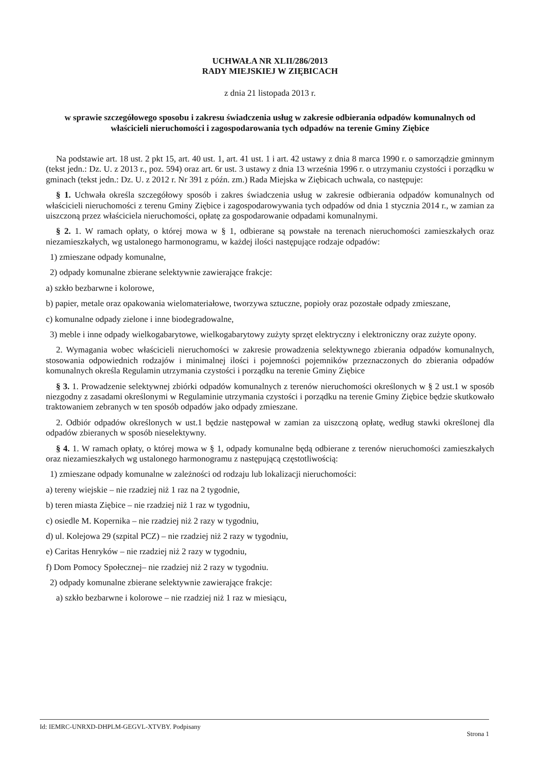UCHWAŁA NR XLII/286/2013
RADY MIEJSKIEJ W ZIĘBICACH
z dnia 21 listopada 2013 r.
w sprawie szczegółowego sposobu i zakresu świadczenia usług w zakresie odbierania odpadów komunalnych od właścicieli nieruchomości i zagospodarowania tych odpadów na terenie Gminy Ziębice
Na podstawie art. 18 ust. 2 pkt 15, art. 40 ust. 1, art. 41 ust. 1 i art. 42 ustawy z dnia 8 marca 1990 r. o samorządzie gminnym (tekst jedn.: Dz. U. z 2013 r., poz. 594) oraz art. 6r ust. 3 ustawy z dnia 13 września 1996 r. o utrzymaniu czystości i porządku w gminach (tekst jedn.: Dz. U. z 2012 r. Nr 391 z późn. zm.) Rada Miejska w Ziębicach uchwala, co następuje:
§ 1. Uchwała określa szczegółowy sposób i zakres świadczenia usług w zakresie odbierania odpadów komunalnych od właścicieli nieruchomości z terenu Gminy Ziębice i zagospodarowywania tych odpadów od dnia 1 stycznia 2014 r., w zamian za uiszczoną przez właściciela nieruchomości, opłatę za gospodarowanie odpadami komunalnymi.
§ 2. 1. W ramach opłaty, o której mowa w § 1, odbierane są powstałe na terenach nieruchomości zamieszkałych oraz niezamieszkałych, wg ustalonego harmonogramu, w każdej ilości następujące rodzaje odpadów:
1) zmieszane odpady komunalne,
2) odpady komunalne zbierane selektywnie zawierające frakcje:
a) szkło bezbarwne i kolorowe,
b) papier, metale oraz opakowania wielomateriałowe, tworzywa sztuczne, popioły oraz pozostałe odpady zmieszane,
c) komunalne odpady zielone i inne biodegradowalne,
3) meble i inne odpady wielkogabarytowe, wielkogabarytowy zużyty sprzęt elektryczny i elektroniczny oraz zużyte opony.
2. Wymagania wobec właścicieli nieruchomości w zakresie prowadzenia selektywnego zbierania odpadów komunalnych, stosowania odpowiednich rodzajów i minimalnej ilości i pojemności pojemników przeznaczonych do zbierania odpadów komunalnych określa Regulamin utrzymania czystości i porządku na terenie Gminy Ziębice
§ 3. 1. Prowadzenie selektywnej zbiórki odpadów komunalnych z terenów nieruchomości określonych w § 2 ust.1 w sposób niezgodny z zasadami określonymi w Regulaminie utrzymania czystości i porządku na terenie Gminy Ziębice będzie skutkowało traktowaniem zebranych w ten sposób odpadów jako odpady zmieszane.
2. Odbiór odpadów określonych w ust.1 będzie następował w zamian za uiszczoną opłatę, według stawki określonej dla odpadów zbieranych w sposób nieselektywny.
§ 4. 1. W ramach opłaty, o której mowa w § 1, odpady komunalne będą odbierane z terenów nieruchomości zamieszkałych oraz niezamieszkałych wg ustalonego harmonogramu z następującą częstotliwością:
1) zmieszane odpady komunalne w zależności od rodzaju lub lokalizacji nieruchomości:
a) tereny wiejskie – nie rzadziej niż 1 raz na 2 tygodnie,
b) teren miasta Ziębice – nie rzadziej niż 1 raz w tygodniu,
c) osiedle M. Kopernika – nie rzadziej niż 2 razy w tygodniu,
d) ul. Kolejowa 29 (szpital PCZ) – nie rzadziej niż 2 razy w tygodniu,
e) Caritas Henryków – nie rzadziej niż 2 razy w tygodniu,
f) Dom Pomocy Społecznej– nie rzadziej niż 2 razy w tygodniu.
2) odpady komunalne zbierane selektywnie zawierające frakcje:
a) szkło bezbarwne i kolorowe – nie rzadziej niż 1 raz w miesiącu,
Id: IEMRC-UNRXD-DHPLM-GEGVL-XTVBY. Podpisany Strona 1